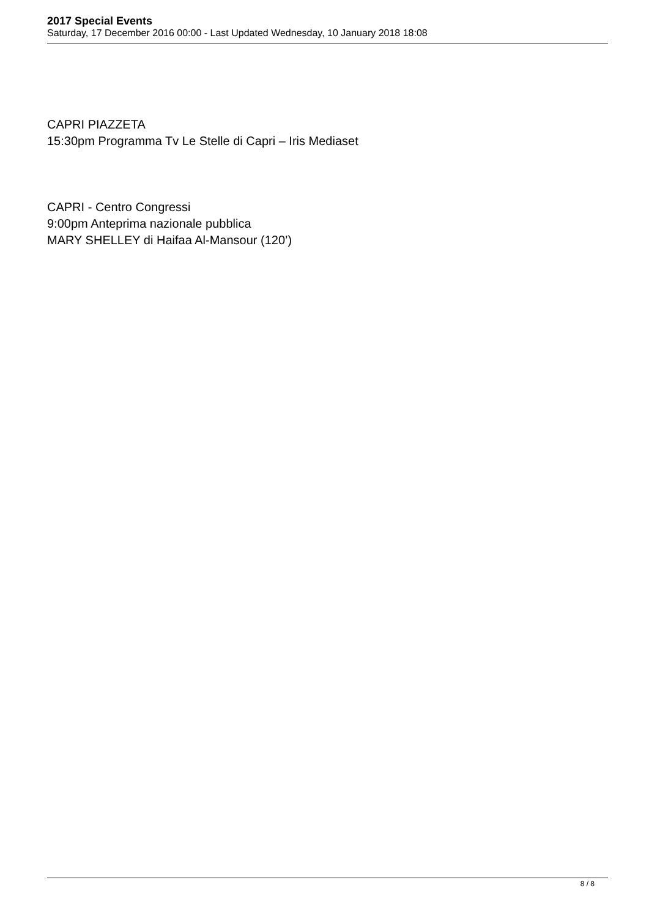2017 Special Events
Saturday, 17 December 2016 00:00 - Last Updated Wednesday, 10 January 2018 18:08
CAPRI PIAZZETA
15:30pm Programma Tv Le Stelle di Capri – Iris Mediaset
CAPRI - Centro Congressi
9:00pm Anteprima nazionale pubblica
MARY SHELLEY di Haifaa Al-Mansour (120’)
8 / 8